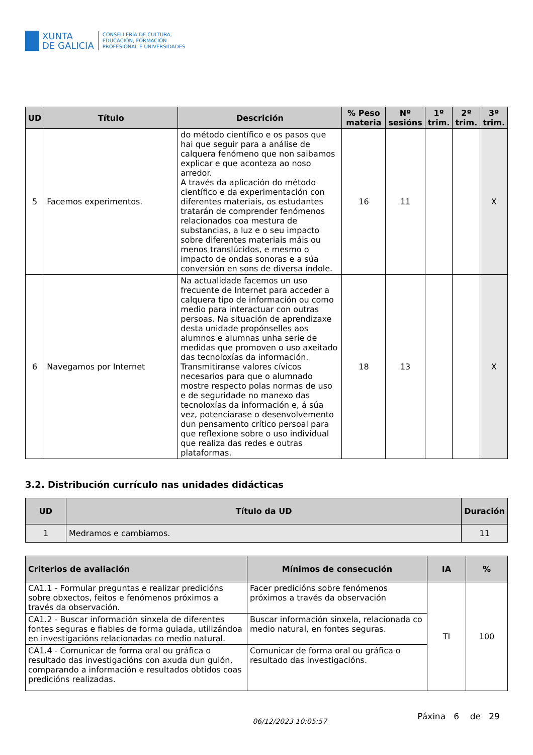XUNTA
DE GALICIA
CONSELLERÍA DE CULTURA,
EDUCACIÓN, FORMACIÓN
PROFESIONAL E UNIVERSIDADES
| UD | Título | Descrición | % Peso materia | Nº sesións | 1º trim. | 2º trim. | 3º trim. |
| --- | --- | --- | --- | --- | --- | --- | --- |
| 5 | Facemos experimentos. | do método científico e os pasos que hai que seguir para a análise de calquera fenómeno que non saibamos explicar e que aconteza ao noso arredor. A través da aplicación do método científico e da experimentación con diferentes materiais, os estudantes tratarán de comprender fenómenos relacionados coa mestura de substancias, a luz e o seu impacto sobre diferentes materiais máis ou menos translúcidos, e mesmo o impacto de ondas sonoras e a súa conversión en sons de diversa índole. | 16 | 11 | | | X |
| 6 | Navegamos por Internet | Na actualidade facemos un uso frecuente de Internet para acceder a calquera tipo de información ou como medio para interactuar con outras persoas. Na situación de aprendizaxe desta unidade propónselles aos alumnos e alumnas unha serie de medidas que promoven o uso axeitado das tecnoloxías da información. Transmitiranse valores cívicos necesarios para que o alumnado mostre respecto polas normas de uso e de seguridade no manexo das tecnoloxías da información e, á súa vez, potenciarase o desenvolvemento dun pensamento crítico persoal para que reflexione sobre o uso individual que realiza das redes e outras plataformas. | 18 | 13 | | | X |
3.2. Distribución currículo nas unidades didácticas
| UD | Título da UD | Duración |
| --- | --- | --- |
| 1 | Medramos e cambiamos. | 11 |
| Criterios de avaliación | Mínimos de consecución | IA | % |
| --- | --- | --- | --- |
| CA1.1 - Formular preguntas e realizar predicións sobre obxectos, feitos e fenómenos próximos a través da observación. | Facer predicións sobre fenómenos próximos a través da observación | TI | 100 |
| CA1.2 - Buscar información sinxela de diferentes fontes seguras e fiables de forma guiada, utilizándoa en investigacións relacionadas co medio natural. | Buscar información sinxela, relacionada co medio natural, en fontes seguras. | | |
| CA1.4 - Comunicar de forma oral ou gráfica o resultado das investigacións con axuda dun guión, comparando a información e resultados obtidos coas predicións realizadas. | Comunicar de forma oral ou gráfica o resultado das investigacións. | | |
06/12/2023 10:05:57 Páxina 6 de 29